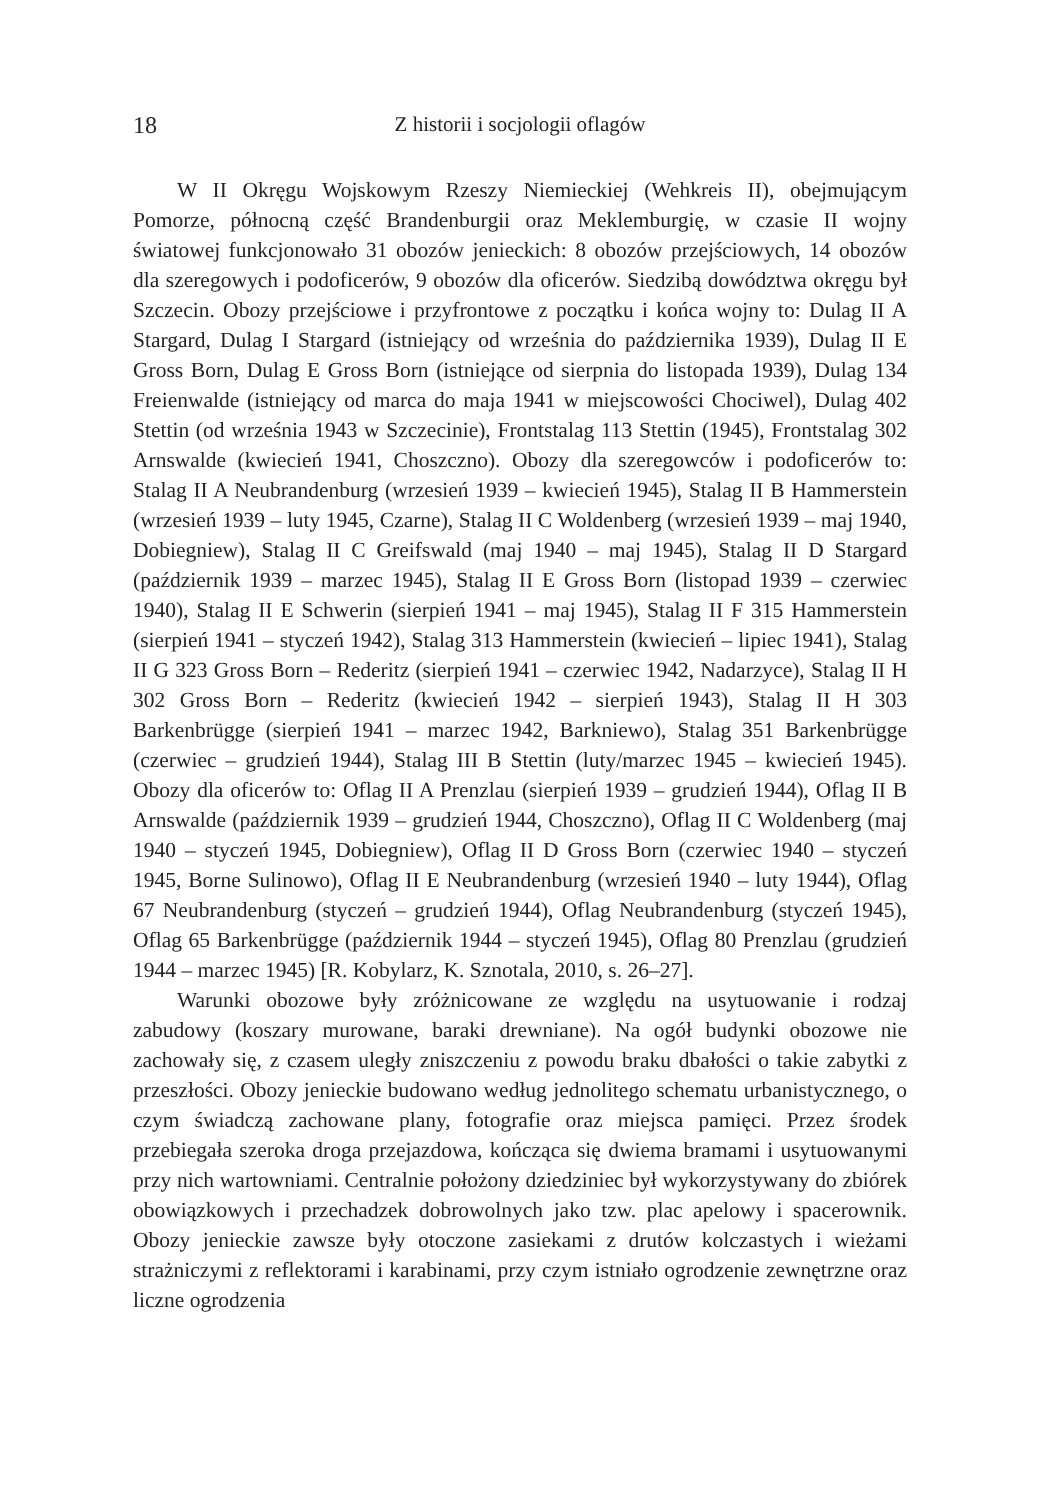18 Z historii i socjologii oflagów
W II Okręgu Wojskowym Rzeszy Niemieckiej (Wehkreis II), obejmującym Pomorze, północną część Brandenburgii oraz Meklemburgię, w czasie II wojny światowej funkcjonowało 31 obozów jenieckich: 8 obozów przejściowych, 14 obozów dla szeregowych i podoficerów, 9 obozów dla oficerów. Siedzibą dowództwa okręgu był Szczecin. Obozy przejściowe i przyfrontowe z początku i końca wojny to: Dulag II A Stargard, Dulag I Stargard (istniejący od września do października 1939), Dulag II E Gross Born, Dulag E Gross Born (istniejące od sierpnia do listopada 1939), Dulag 134 Freienwalde (istniejący od marca do maja 1941 w miejscowości Chociwel), Dulag 402 Stettin (od września 1943 w Szczecinie), Frontstalag 113 Stettin (1945), Frontstalag 302 Arnswalde (kwiecień 1941, Choszczno). Obozy dla szeregowców i podoficerów to: Stalag II A Neubrandenburg (wrzesień 1939 – kwiecień 1945), Stalag II B Hammerstein (wrzesień 1939 – luty 1945, Czarne), Stalag II C Woldenberg (wrzesień 1939 – maj 1940, Dobiegniew), Stalag II C Greifswald (maj 1940 – maj 1945), Stalag II D Stargard (październik 1939 – marzec 1945), Stalag II E Gross Born (listopad 1939 – czerwiec 1940), Stalag II E Schwerin (sierpień 1941 – maj 1945), Stalag II F 315 Hammerstein (sierpień 1941 – styczeń 1942), Stalag 313 Hammerstein (kwiecień – lipiec 1941), Stalag II G 323 Gross Born – Rederitz (sierpień 1941 – czerwiec 1942, Nadarzyce), Stalag II H 302 Gross Born – Rederitz (kwiecień 1942 – sierpień 1943), Stalag II H 303 Barkenbrügge (sierpień 1941 – marzec 1942, Barkniewo), Stalag 351 Barkenbrügge (czerwiec – grudzień 1944), Stalag III B Stettin (luty/marzec 1945 – kwiecień 1945). Obozy dla oficerów to: Oflag II A Prenzlau (sierpień 1939 – grudzień 1944), Oflag II B Arnswalde (październik 1939 – grudzień 1944, Choszczno), Oflag II C Woldenberg (maj 1940 – styczeń 1945, Dobiegniew), Oflag II D Gross Born (czerwiec 1940 – styczeń 1945, Borne Sulinowo), Oflag II E Neubrandenburg (wrzesień 1940 – luty 1944), Oflag 67 Neubrandenburg (styczeń – grudzień 1944), Oflag Neubrandenburg (styczeń 1945), Oflag 65 Barkenbrügge (październik 1944 – styczeń 1945), Oflag 80 Prenzlau (grudzień 1944 – marzec 1945) [R. Kobylarz, K. Sznotala, 2010, s. 26–27].
Warunki obozowe były zróżnicowane ze względu na usytuowanie i rodzaj zabudowy (koszary murowane, baraki drewniane). Na ogół budynki obozowe nie zachowały się, z czasem uległy zniszczeniu z powodu braku dbałości o takie zabytki z przeszłości. Obozy jenieckie budowano według jednolitego schematu urbanistycznego, o czym świadczą zachowane plany, fotografie oraz miejsca pamięci. Przez środek przebiegała szeroka droga przejazdowa, kończąca się dwiema bramami i usytuowanymi przy nich wartowniami. Centralnie położony dziedziniec był wykorzystywany do zbiórek obowiązkowych i przechadzek dobrowolnych jako tzw. plac apelowy i spacerownik. Obozy jenieckie zawsze były otoczone zasiekami z drutów kolczastych i wieżami strażniczymi z reflektorami i karabinami, przy czym istniało ogrodzenie zewnętrzne oraz liczne ogrodzenia